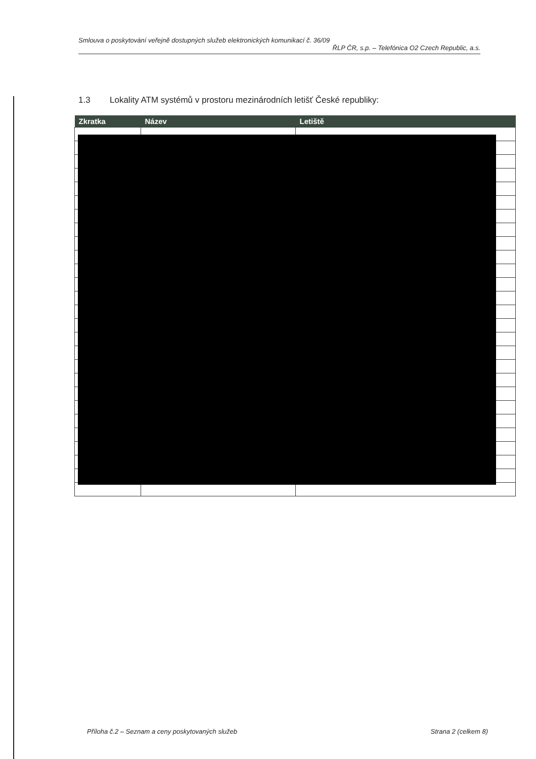Smlouva o poskytování veřejně dostupných služeb elektronických komunikací č. 36/09
ŘLP ČR, s.p. – Telefónica O2 Czech Republic, a.s.
1.3 Lokality ATM systémů v prostoru mezinárodních letišť České republiky:
| Zkratka | Název | Letiště |
| --- | --- | --- |
Příloha č.2 – Seznam a ceny poskytovaných služeb Strana 2 (celkem 8)